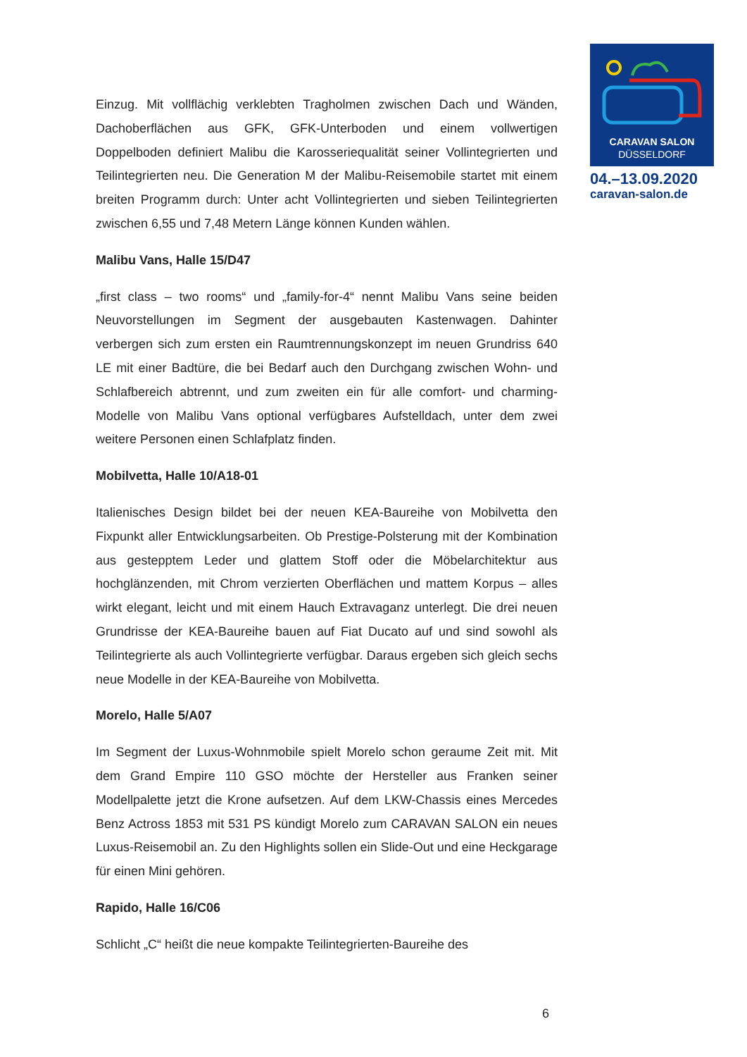CARAVAN SALON
DÜSSELDORF
04.–13.09.2020
caravan-salon.de
Einzug. Mit vollflächig verklebten Tragholmen zwischen Dach und Wänden, Dachoberflächen aus GFK, GFK-Unterboden und einem vollwertigen Doppelboden definiert Malibu die Karosseriequalität seiner Vollintegrierten und Teilintegrierten neu. Die Generation M der Malibu-Reisemobile startet mit einem breiten Programm durch: Unter acht Vollintegrierten und sieben Teilintegrierten zwischen 6,55 und 7,48 Metern Länge können Kunden wählen.
Malibu Vans, Halle 15/D47
„first class – two rooms“ und „family-for-4“ nennt Malibu Vans seine beiden Neuvorstellungen im Segment der ausgebauten Kastenwagen. Dahinter verbergen sich zum ersten ein Raumtrennungskonzept im neuen Grundriss 640 LE mit einer Badtüre, die bei Bedarf auch den Durchgang zwischen Wohn- und Schlafbereich abtrennt, und zum zweiten ein für alle comfort- und charming-Modelle von Malibu Vans optional verfügbares Aufstelldach, unter dem zwei weitere Personen einen Schlafplatz finden.
Mobilvetta, Halle 10/A18-01
Italienisches Design bildet bei der neuen KEA-Baureihe von Mobilvetta den Fixpunkt aller Entwicklungsarbeiten. Ob Prestige-Polsterung mit der Kombination aus gestepptem Leder und glattem Stoff oder die Möbelarchitektur aus hochglänzenden, mit Chrom verzierten Oberflächen und mattem Korpus – alles wirkt elegant, leicht und mit einem Hauch Extravaganz unterlegt. Die drei neuen Grundrisse der KEA-Baureihe bauen auf Fiat Ducato auf und sind sowohl als Teilintegrierte als auch Vollintegrierte verfügbar. Daraus ergeben sich gleich sechs neue Modelle in der KEA-Baureihe von Mobilvetta.
Morelo, Halle 5/A07
Im Segment der Luxus-Wohnmobile spielt Morelo schon geraume Zeit mit. Mit dem Grand Empire 110 GSO möchte der Hersteller aus Franken seiner Modellpalette jetzt die Krone aufsetzen. Auf dem LKW-Chassis eines Mercedes Benz Actross 1853 mit 531 PS kündigt Morelo zum CARAVAN SALON ein neues Luxus-Reisemobil an. Zu den Highlights sollen ein Slide-Out und eine Heckgarage für einen Mini gehören.
Rapido, Halle 16/C06
Schlicht „C“ heißt die neue kompakte Teilintegrierten-Baureihe des
6